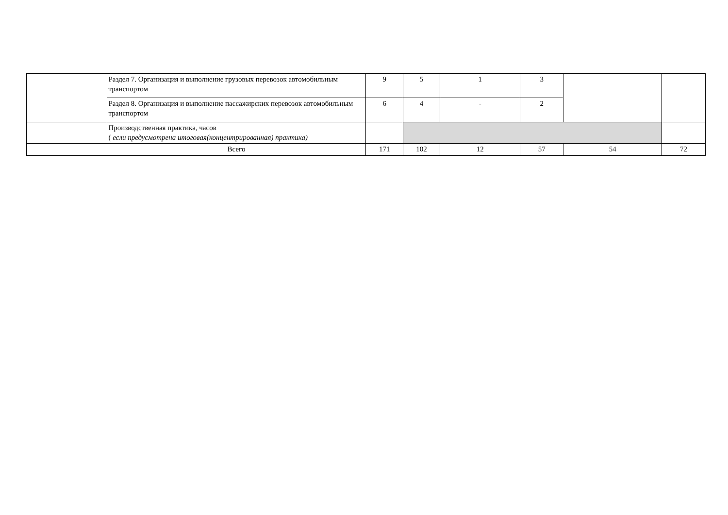| | Раздел 7. Организация и выполнение грузовых перевозок автомобильным транспортом | 9 | 5 | 1 | 3 | | |
| | Раздел 8. Организация и выполнение пассажирских перевозок автомобильным транспортом | 6 | 4 | - | 2 | | |
| | Производственная практика, часов ( если предусмотрена итоговая(концентрированная) практика) | | | | | | |
| | Всего | 171 | 102 | 12 | 57 | 54 | 72 |